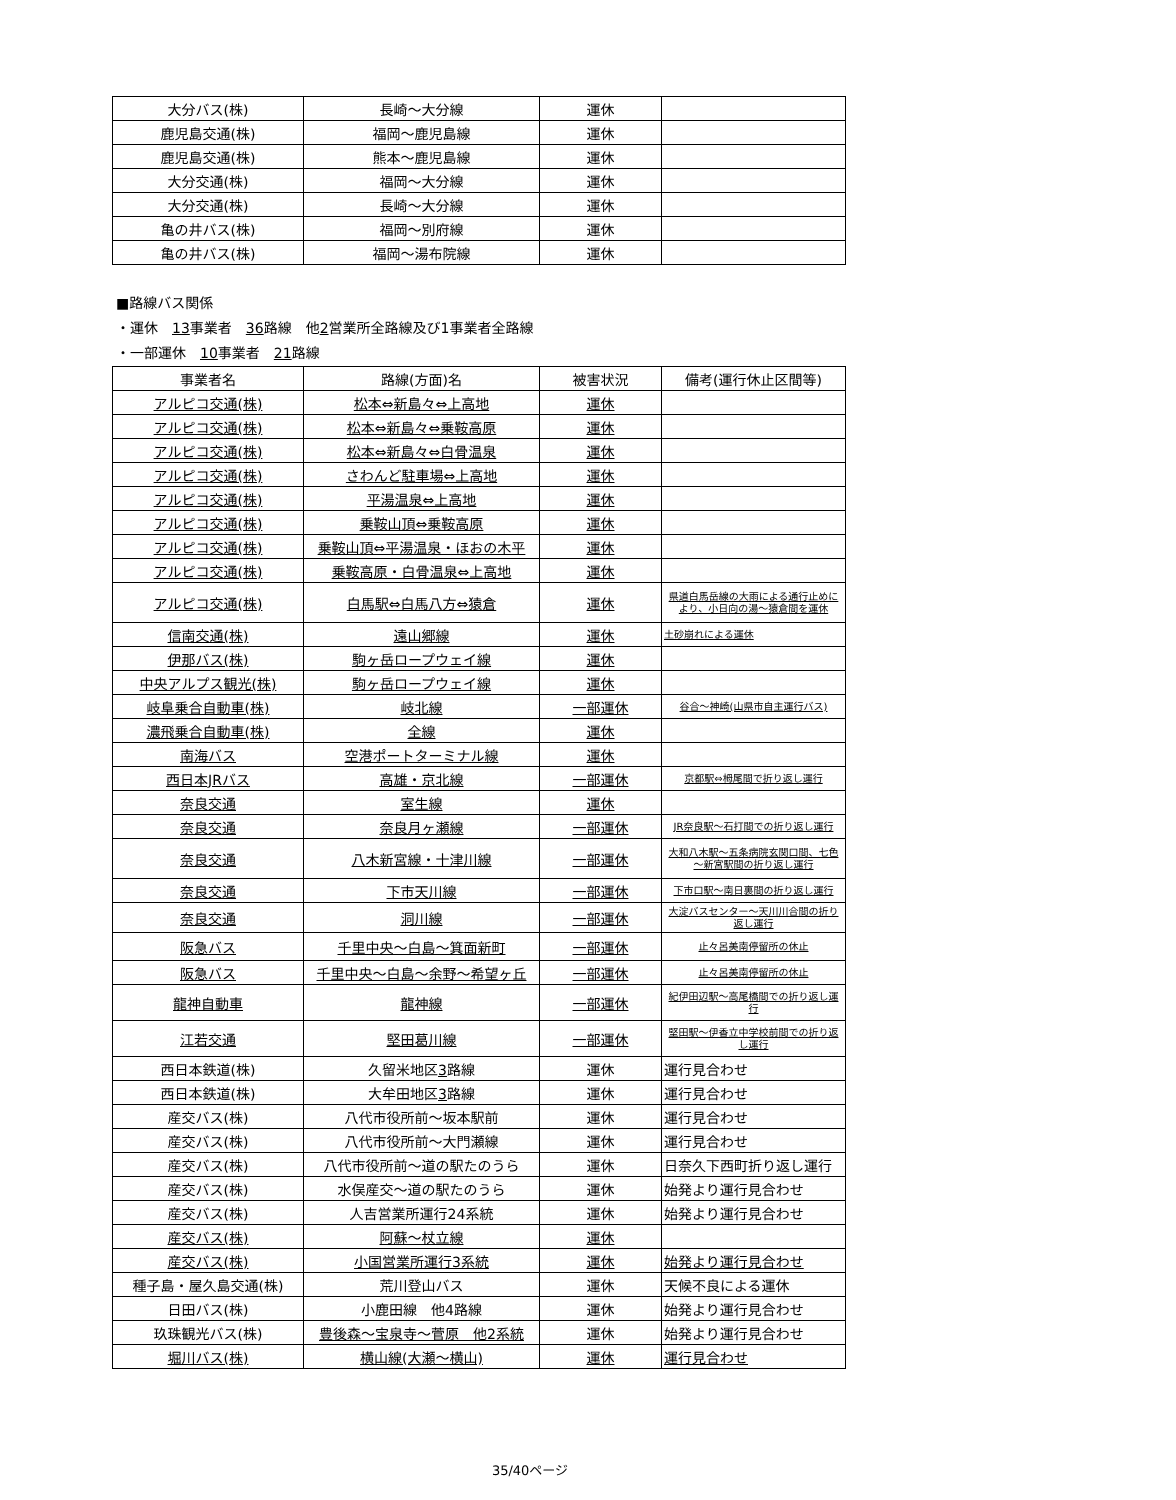| 大分バス(株) | 長崎～大分線 | 運休 | |
| 鹿児島交通(株) | 福岡～鹿児島線 | 運休 | |
| 鹿児島交通(株) | 熊本～鹿児島線 | 運休 | |
| 大分交通(株) | 福岡～大分線 | 運休 | |
| 大分交通(株) | 長崎～大分線 | 運休 | |
| 亀の井バス(株) | 福岡～別府線 | 運休 | |
| 亀の井バス(株) | 福岡～湯布院線 | 運休 | |
■路線バス関係
・運休　13事業者　36路線　他2営業所全路線及び1事業者全路線
・一部運休　10事業者　21路線
| 事業者名 | 路線(方面)名 | 被害状況 | 備考(運行休止区間等) |
| --- | --- | --- | --- |
| アルピコ交通(株) | 松本⇔新島々⇔上高地 | 運休 | |
| アルピコ交通(株) | 松本⇔新島々⇔乗鞍高原 | 運休 | |
| アルピコ交通(株) | 松本⇔新島々⇔白骨温泉 | 運休 | |
| アルピコ交通(株) | さわんど駐車場⇔上高地 | 運休 | |
| アルピコ交通(株) | 平湯温泉⇔上高地 | 運休 | |
| アルピコ交通(株) | 乗鞍山頂⇔乗鞍高原 | 運休 | |
| アルピコ交通(株) | 乗鞍山頂⇔平湯温泉・ほおの木平 | 運休 | |
| アルピコ交通(株) | 乗鞍高原・白骨温泉⇔上高地 | 運休 | |
| アルピコ交通(株) | 白馬駅⇔白馬八方⇔猿倉 | 運休 | 県道白馬岳線の大雨による通行止めにより、小日向の湯～猿倉間を運休 |
| 信南交通(株) | 遠山郷線 | 運休 | 土砂崩れによる運休 |
| 伊那バス(株) | 駒ヶ岳ロープウェイ線 | 運休 | |
| 中央アルプス観光(株) | 駒ヶ岳ロープウェイ線 | 運休 | |
| 岐阜乗合自動車(株) | 岐北線 | 一部運休 | 谷合～神崎(山県市自主運行バス) |
| 濃飛乗合自動車(株) | 全線 | 運休 | |
| 南海バス | 空港ポートターミナル線 | 運休 | |
| 西日本JRバス | 高雄・京北線 | 一部運休 | 京都駅⇔栂尾間で折り返し運行 |
| 奈良交通 | 室生線 | 運休 | |
| 奈良交通 | 奈良月ヶ瀬線 | 一部運休 | JR奈良駅～石打間での折り返し運行 |
| 奈良交通 | 八木新宮線・十津川線 | 一部運休 | 大和八木駅～五条病院玄関口間、七色～新宮駅間の折り返し運行 |
| 奈良交通 | 下市天川線 | 一部運休 | 下市口駅～南日裏間の折り返し運行 |
| 奈良交通 | 洞川線 | 一部運休 | 大淀バスセンター～天川川合間の折り返し運行 |
| 阪急バス | 千里中央～白島～箕面新町 | 一部運休 | 止々呂美南停留所の休止 |
| 阪急バス | 千里中央～白島～余野～希望ヶ丘 | 一部運休 | 止々呂美南停留所の休止 |
| 龍神自動車 | 龍神線 | 一部運休 | 紀伊田辺駅～高尾橋間での折り返し運行 |
| 江若交通 | 堅田葛川線 | 一部運休 | 堅田駅～伊香立中学校前間での折り返し運行 |
| 西日本鉄道(株) | 久留米地区 3 路線 | 運休 | 運行見合わせ |
| 西日本鉄道(株) | 大牟田地区 3 路線 | 運休 | 運行見合わせ |
| 産交バス(株) | 八代市役所前～坂本駅前 | 運休 | 運行見合わせ |
| 産交バス(株) | 八代市役所前～大門瀬線 | 運休 | 運行見合わせ |
| 産交バス(株) | 八代市役所前～道の駅たのうら | 運休 | 日奈久下西町折り返し運行 |
| 産交バス(株) | 水俣産交～道の駅たのうら | 運休 | 始発より運行見合わせ |
| 産交バス(株) | 人吉営業所運行24系統 | 運休 | 始発より運行見合わせ |
| 産交バス(株) | 阿蘇～杖立線 | 運休 | |
| 産交バス(株) | 小国営業所運行3系統 | 運休 | 始発より運行見合わせ |
| 種子島・屋久島交通(株) | 荒川登山バス | 運休 | 天候不良による運休 |
| 日田バス(株) | 小鹿田線 他4路線 | 運休 | 始発より運行見合わせ |
| 玖珠観光バス(株) | 豊後森～宝泉寺～菅原 他2系統 | 運休 | 始発より運行見合わせ |
| 堀川バス(株) | 横山線(大瀬～横山) | 運休 | 運行見合わせ |
35/40ページ